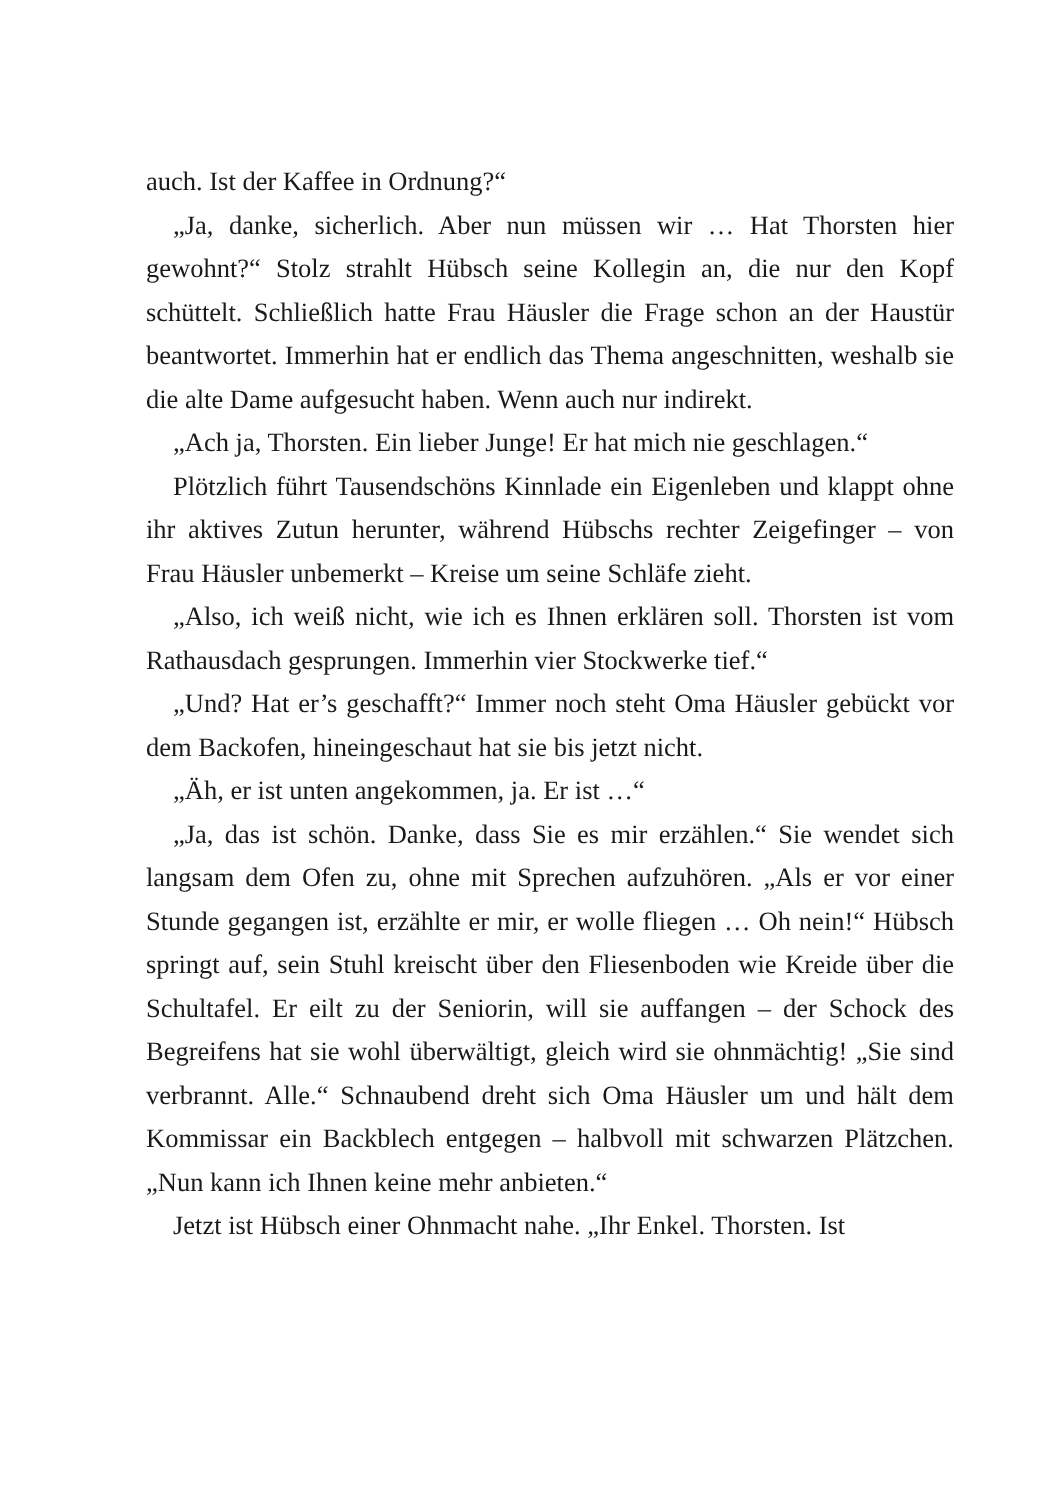auch. Ist der Kaffee in Ordnung?“
„Ja, danke, sicherlich. Aber nun müssen wir … Hat Thorsten hier gewohnt?“ Stolz strahlt Hübsch seine Kollegin an, die nur den Kopf schüttelt. Schließlich hatte Frau Häusler die Frage schon an der Haustür beantwortet. Immerhin hat er endlich das Thema angeschnitten, weshalb sie die alte Dame aufgesucht ha­ben. Wenn auch nur indirekt.
„Ach ja, Thorsten. Ein lieber Junge! Er hat mich nie geschlagen.“
Plötzlich führt Tausendschöns Kinnlade ein Eigenleben und klappt ohne ihr aktives Zutun herunter, während Hübschs rech­ter Zeigefinger – von Frau Häusler unbemerkt – Kreise um seine Schläfe zieht.
„Also, ich weiß nicht, wie ich es Ihnen erklären soll. Thorsten ist vom Rathausdach gesprungen. Immerhin vier Stockwerke tief.“
„Und? Hat er’s geschafft?“ Immer noch steht Oma Häusler ge­bückt vor dem Backofen, hineingeschaut hat sie bis jetzt nicht.
„Äh, er ist unten angekommen, ja. Er ist …“
„Ja, das ist schön. Danke, dass Sie es mir erzählen.“ Sie wendet sich langsam dem Ofen zu, ohne mit Sprechen aufzuhören. „Als er vor einer Stunde gegangen ist, erzählte er mir, er wolle flie­gen … Oh nein!“ Hübsch springt auf, sein Stuhl kreischt über den Fliesenboden wie Kreide über die Schultafel. Er eilt zu der Seni­orin, will sie auffangen – der Schock des Begreifens hat sie wohl überwältigt, gleich wird sie ohnmächtig! „Sie sind verbrannt. Alle.“ Schnaubend dreht sich Oma Häusler um und hält dem Kommissar ein Backblech entgegen – halbvoll mit schwarzen Plätzchen. „Nun kann ich Ihnen keine mehr anbieten.“
Jetzt ist Hübsch einer Ohnmacht nahe. „Ihr Enkel. Thorsten. Ist